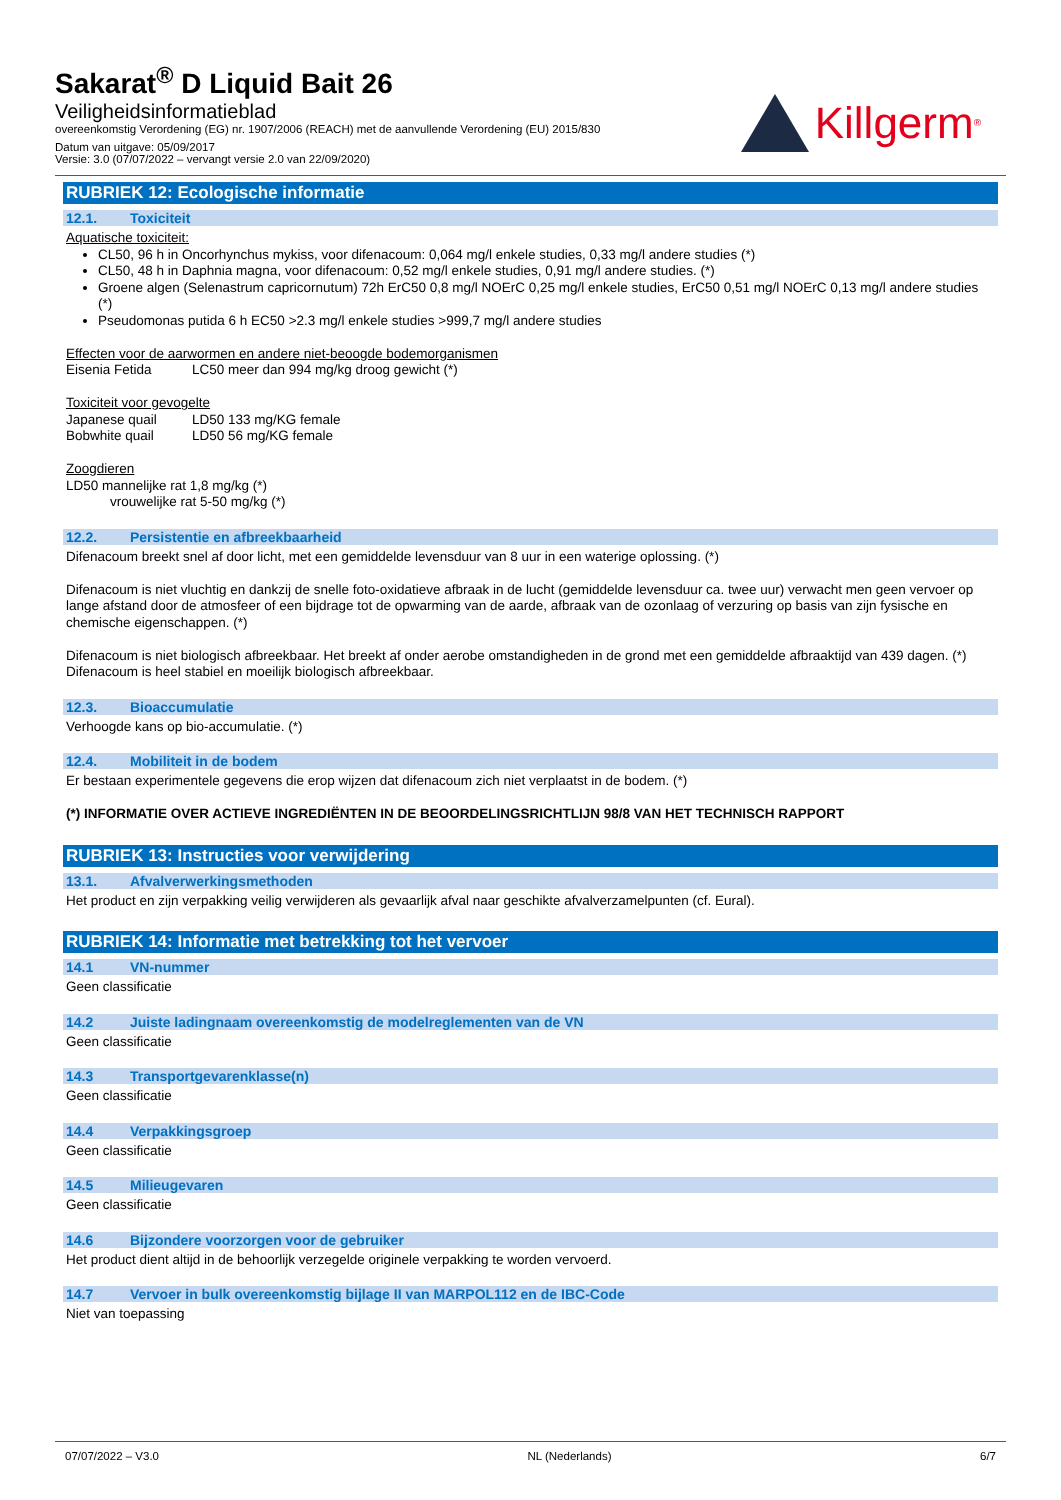Sakarat<sup>®</sup> D Liquid Bait 26
Veiligheidsinformatieblad
overeenkomstig Verordening (EG) nr. 1907/2006 (REACH) met de aanvullende Verordening (EU) 2015/830
Datum van uitgave: 05/09/2017
Versie: 3.0 (07/07/2022 – vervangt versie 2.0 van 22/09/2020)
Killgerm<sup>®</sup>
RUBRIEK 12: Ecologische informatie
12.1. Toxiciteit
Aquatische toxiciteit:
CL50, 96 h in Oncorhynchus mykiss, voor difenacoum: 0,064 mg/l enkele studies, 0,33 mg/l andere studies (*)
CL50, 48 h in Daphnia magna, voor difenacoum: 0,52 mg/l enkele studies, 0,91 mg/l andere studies. (*)
Groene algen (Selenastrum capricornutum) 72h ErC50 0,8 mg/l NOErC 0,25 mg/l enkele studies, ErC50 0,51 mg/l NOErC 0,13 mg/l andere studies (*)
Pseudomonas putida 6 h EC50 >2.3 mg/l enkele studies >999,7 mg/l andere studies
Effecten voor de aarwormen en andere niet-beoogde bodemorganismen
Eisenia Fetida LC50 meer dan 994 mg/kg droog gewicht (*)
Toxiciteit voor gevogelte
Japanese quail LD50 133 mg/KG female
Bobwhite quail LD50 56 mg/KG female
Zoogdieren
LD50 mannelijke rat 1,8 mg/kg (*)
vrouwelijke rat 5-50 mg/kg (*)
12.2. Persistentie en afbreekbaarheid
Difenacoum breekt snel af door licht, met een gemiddelde levensduur van 8 uur in een waterige oplossing. (*)
Difenacoum is niet vluchtig en dankzij de snelle foto-oxidatieve afbraak in de lucht (gemiddelde levensduur ca. twee uur) verwacht men geen vervoer op lange afstand door de atmosfeer of een bijdrage tot de opwarming van de aarde, afbraak van de ozonlaag of verzuring op basis van zijn fysische en chemische eigenschappen. (*)
Difenacoum is niet biologisch afbreekbaar. Het breekt af onder aerobe omstandigheden in de grond met een gemiddelde afbraaktijd van 439 dagen. (*) Difenacoum is heel stabiel en moeilijk biologisch afbreekbaar.
12.3. Bioaccumulatie
Verhoogde kans op bio-accumulatie. (*)
12.4. Mobiliteit in de bodem
Er bestaan experimentele gegevens die erop wijzen dat difenacoum zich niet verplaatst in de bodem. (*)
(*) INFORMATIE OVER ACTIEVE INGREDIËNTEN IN DE BEOORDELINGSRICHTLIJN 98/8 VAN HET TECHNISCH RAPPORT
RUBRIEK 13: Instructies voor verwijdering
13.1. Afvalverwerkingsmethoden
Het product en zijn verpakking veilig verwijderen als gevaarlijk afval naar geschikte afvalverzamelpunten (cf. Eural).
RUBRIEK 14: Informatie met betrekking tot het vervoer
14.1 VN-nummer
Geen classificatie
14.2 Juiste ladingnaam overeenkomstig de modelreglementen van de VN
Geen classificatie
14.3 Transportgevarenklasse(n)
Geen classificatie
14.4 Verpakkingsgroep
Geen classificatie
14.5 Milieugevaren
Geen classificatie
14.6 Bijzondere voorzorgen voor de gebruiker
Het product dient altijd in de behoorlijk verzegelde originele verpakking te worden vervoerd.
14.7 Vervoer in bulk overeenkomstig bijlage II van MARPOL112 en de IBC-Code
Niet van toepassing
07/07/2022 – V3.0 NL (Nederlands) 6/7